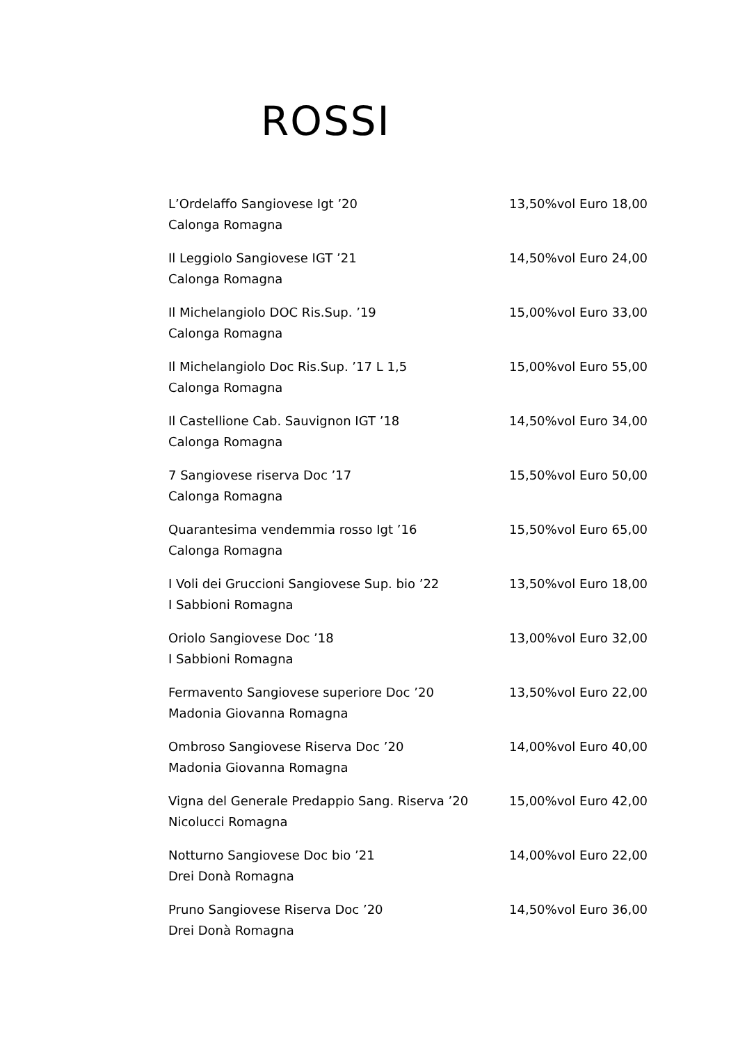ROSSI
L’Ordelaffo Sangiovese Igt ’20 13,50%vol Euro 18,00
Calonga Romagna
Il Leggiolo Sangiovese IGT ’21 14,50%vol Euro 24,00
Calonga Romagna
Il Michelangiolo DOC Ris.Sup. ’19 15,00%vol Euro 33,00
Calonga Romagna
Il Michelangiolo Doc Ris.Sup. ’17 L 1,5 15,00%vol Euro 55,00
Calonga Romagna
Il Castellione Cab. Sauvignon IGT ’18 14,50%vol Euro 34,00
Calonga Romagna
7 Sangiovese riserva Doc ’17 15,50%vol Euro 50,00
Calonga Romagna
Quarantesima vendemmia rosso Igt ’16 15,50%vol Euro 65,00
Calonga Romagna
I Voli dei Gruccioni Sangiovese Sup. bio ’22 13,50%vol Euro 18,00
I Sabbioni Romagna
Oriolo Sangiovese Doc ’18 13,00%vol Euro 32,00
I Sabbioni Romagna
Fermavento Sangiovese superiore Doc ’20 13,50%vol Euro 22,00
Madonia Giovanna Romagna
Ombroso Sangiovese Riserva Doc ’20 14,00%vol Euro 40,00
Madonia Giovanna Romagna
Vigna del Generale Predappio Sang. Riserva ’20 15,00%vol Euro 42,00
Nicolucci Romagna
Notturno Sangiovese Doc bio ’21 14,00%vol Euro 22,00
Drei Donà Romagna
Pruno Sangiovese Riserva Doc ’20 14,50%vol Euro 36,00
Drei Donà Romagna